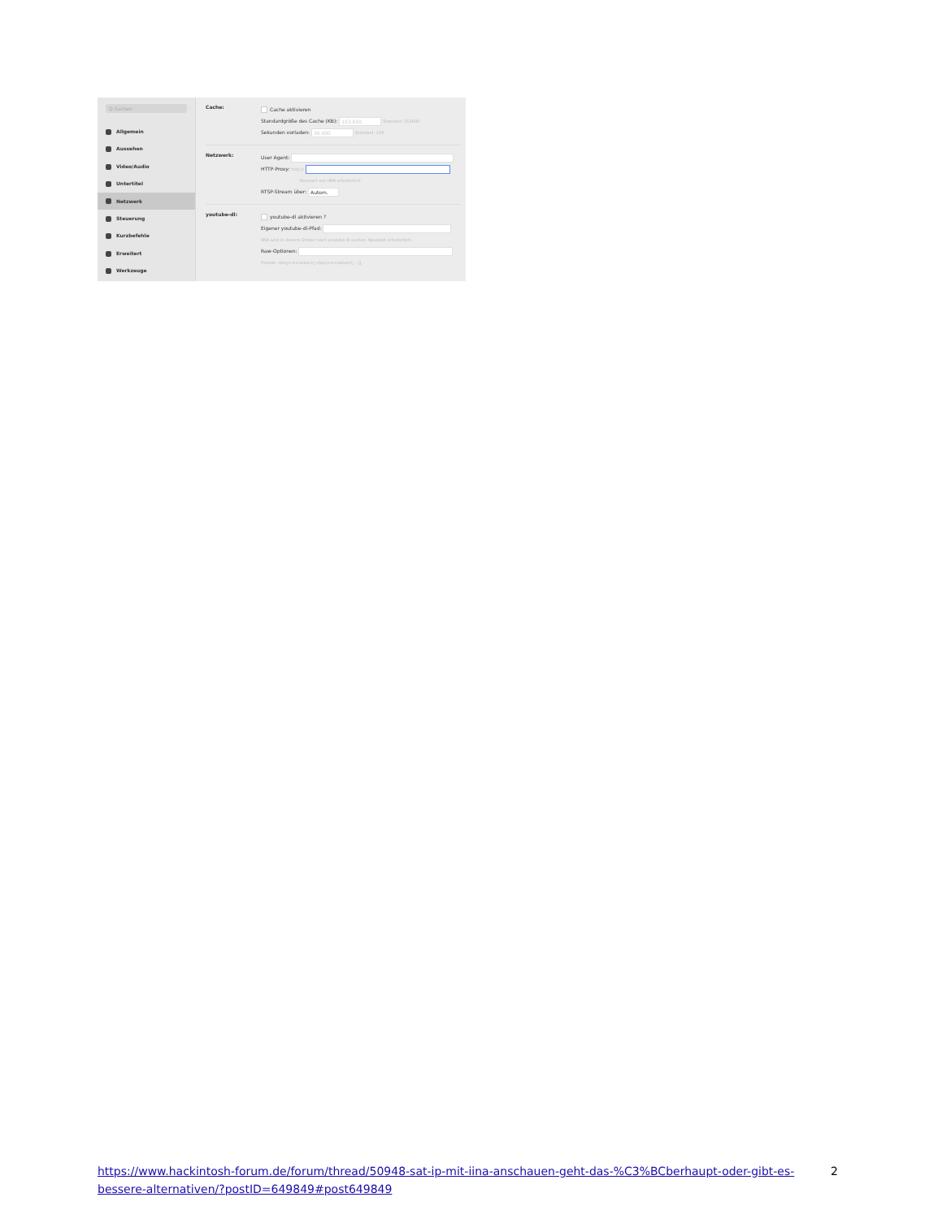Q Suchen
Allgemein
Aussehen
Video/Audio
Untertitel
Netzwerk
Steuerung
Kurzbefehle
Erweitert
Werkzeuge
Cache:
Cache aktivieren
Standardgröße des Cache (KB): 153.600 Standard: 153600
Sekunden vorladen: 36.000 Standard: 100
Netzwerk:
User Agent:
HTTP-Proxy: http://
Neustart von IINA erforderlich
RTSP-Stream über: Autom.
youtube-dl:
youtube-dl aktivieren ?
Eigener youtube-dl-Pfad:
IINA wird in diesem Ordner nach youtube-dl suchen. Neustart erforderlich.
Raw-Optionen:
Format: <key>=<value>[,<key>=<value>[,...]]
https://www.hackintosh-forum.de/forum/thread/50948-sat-ip-mit-iina-anschauen-geht-das-%C3%BCberhaupt-oder-gibt-es-bessere-alternativen/?postID=649849#post649849
2